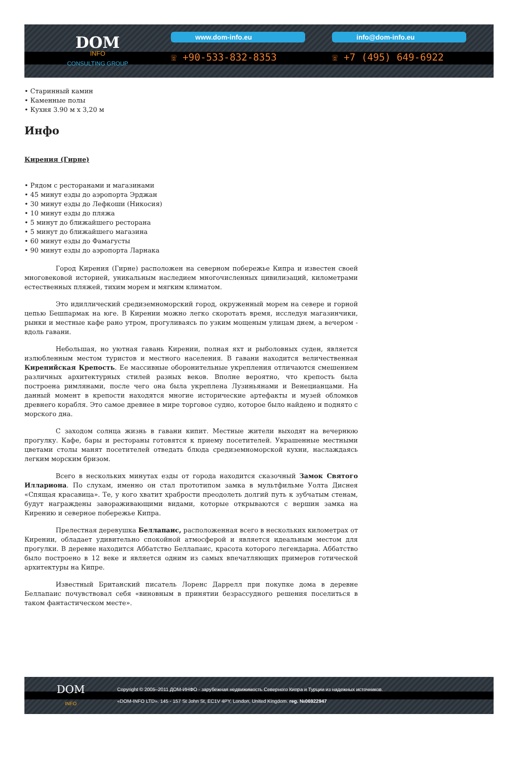DOM
INFO
CONSULTING GROUP
www.dom-info.eu
☏ +90-533-832-8353
info@dom-info.eu
☏ +7 (495) 649-6922
• Старинный камин
• Каменные полы
• Кухня 3.90 м х 3,20 м
Инфо
Кирения (Гирне)
• Рядом с ресторанами и магазинами
• 45 минут езды до аэропорта Эрджан
• 30 минут езды до Лефкоши (Никосия)
• 10 минут езды до пляжа
• 5 минут до ближайшего ресторана
• 5 минут до ближайшего магазина
• 60 минут езды до Фамагусты
• 90 минут езды до аэропорта Ларнака
Город Кирения (Гирне) расположен на северном побережье Кипра и известен своей многовековой историей, уникальным наследием многочисленных цивилизаций, километрами естественных пляжей, тихим морем и мягким климатом.
Это идиллический средиземноморский город, окруженный морем на севере и горной цепью Бешпармак на юге. В Кирении можно легко скоротать время, исследуя магазинчики, рынки и местные кафе рано утром, прогуливаясь по узким мощеным улицам днем, а вечером - вдоль гавани.
Небольшая, но уютная гавань Кирении, полная яхт и рыболовных суден, является излюбленным местом туристов и местного населения. В гавани находится величественная Киренийская Крепость. Ее массивные оборонительные укрепления отличаются смешением различных архитектурных стилей разных веков. Вполне вероятно, что крепость была построена римлянами, после чего она была укреплена Лузиньянами и Венецианцами. На данный момент в крепости находятся многие исторические артефакты и музей обломков древнего корабля. Это самое древнее в мире торговое судно, которое было найдено и поднято с морского дна.
С заходом солнца жизнь в гавани кипит. Местные жители выходят на вечернюю прогулку. Кафе, бары и рестораны готовятся к приему посетителей. Украшенные местными цветами столы манят посетителей отведать блюда средиземноморской кухни, наслаждаясь легким морским бризом.
Всего в нескольких минутах езды от города находится сказочный Замок Святого Иллариона. По слухам, именно он стал прототипом замка в мультфильме Уолта Диснея «Спящая красавица». Те, у кого хватит храбрости преодолеть долгий путь к зубчатым стенам, будут награждены завораживающими видами, которые открываются с вершин замка на Кирению и северное побережье Кипра.
Прелестная деревушка Беллапаис, расположенная всего в нескольких километрах от Кирении, обладает удивительно спокойной атмосферой и является идеальным местом для прогулки. В деревне находится Аббатство Беллапаис, красота которого легендарна. Аббатство было построено в 12 веке и является одним из самых впечатляющих примеров готической архитектуры на Кипре.
Известный Британский писатель Лоренс Даррелл при покупке дома в деревне Беллапаис почувствовал себя «виновным в принятии безрассудного решения поселиться в таком фантастическом месте».
DOM
INFO
Copyright © 2005–2011 ДОМ-ИНФО - зарубежная недвижимость Северного Кипра и Турции из надежных источников.
«DOM-INFO LTD». 145 - 157 St John St, EC1V 4PY, London, United Kingdom. reg. №06922947